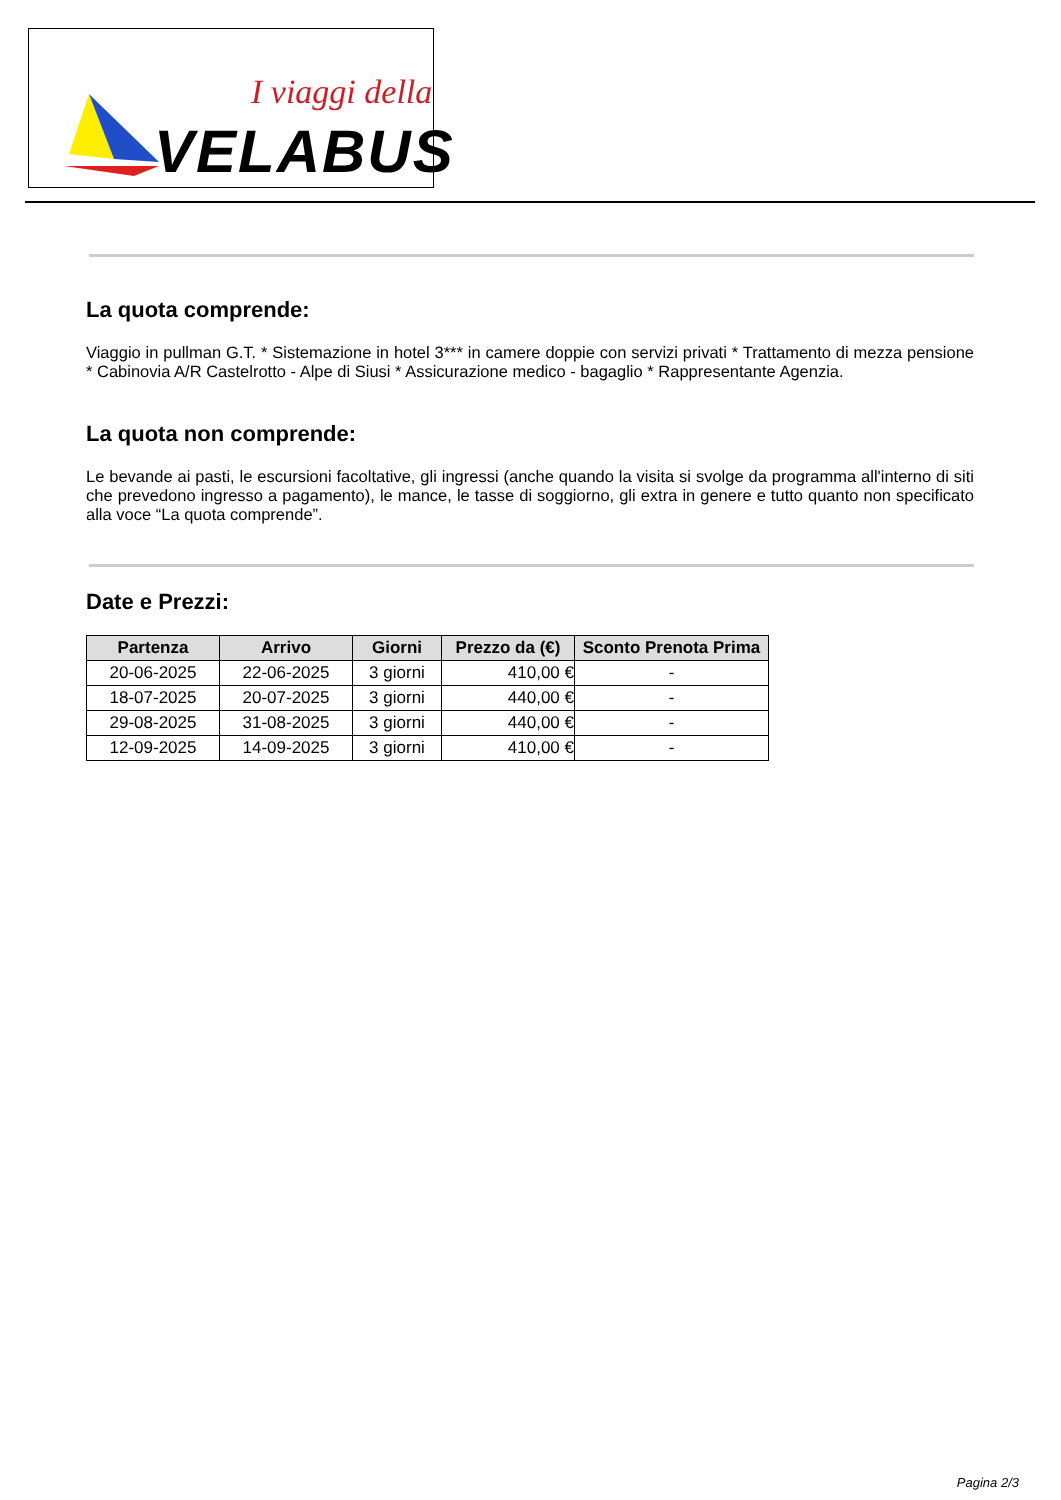I viaggi della
VELABUS
La quota comprende:
Viaggio in pullman G.T. * Sistemazione in hotel 3*** in camere doppie con servizi privati * Trattamento di mezza pensione * Cabinovia A/R Castelrotto - Alpe di Siusi * Assicurazione medico - bagaglio * Rappresentante Agenzia.
La quota non comprende:
Le bevande ai pasti, le escursioni facoltative, gli ingressi (anche quando la visita si svolge da programma all'interno di siti che prevedono ingresso a pagamento), le mance, le tasse di soggiorno, gli extra in genere e tutto quanto non specificato alla voce “La quota comprende”.
Date e Prezzi:
| Partenza | Arrivo | Giorni | Prezzo da (€) | Sconto Prenota Prima |
| --- | --- | --- | --- | --- |
| 20-06-2025 | 22-06-2025 | 3 giorni | 410,00 € | - |
| 18-07-2025 | 20-07-2025 | 3 giorni | 440,00 € | - |
| 29-08-2025 | 31-08-2025 | 3 giorni | 440,00 € | - |
| 12-09-2025 | 14-09-2025 | 3 giorni | 410,00 € | - |
Pagina 2/3